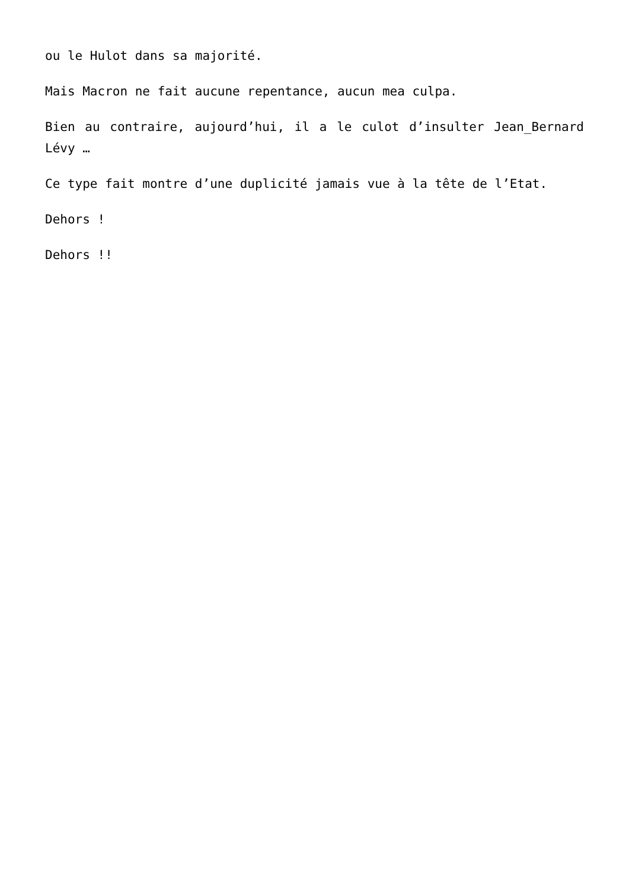ou le Hulot dans sa majorité.
Mais Macron ne fait aucune repentance, aucun mea culpa.
Bien au contraire, aujourd’hui, il a le culot d’insulter Jean_Bernard Lévy …
Ce type fait montre d’une duplicité jamais vue à la tête de l’Etat.
Dehors !
Dehors !!